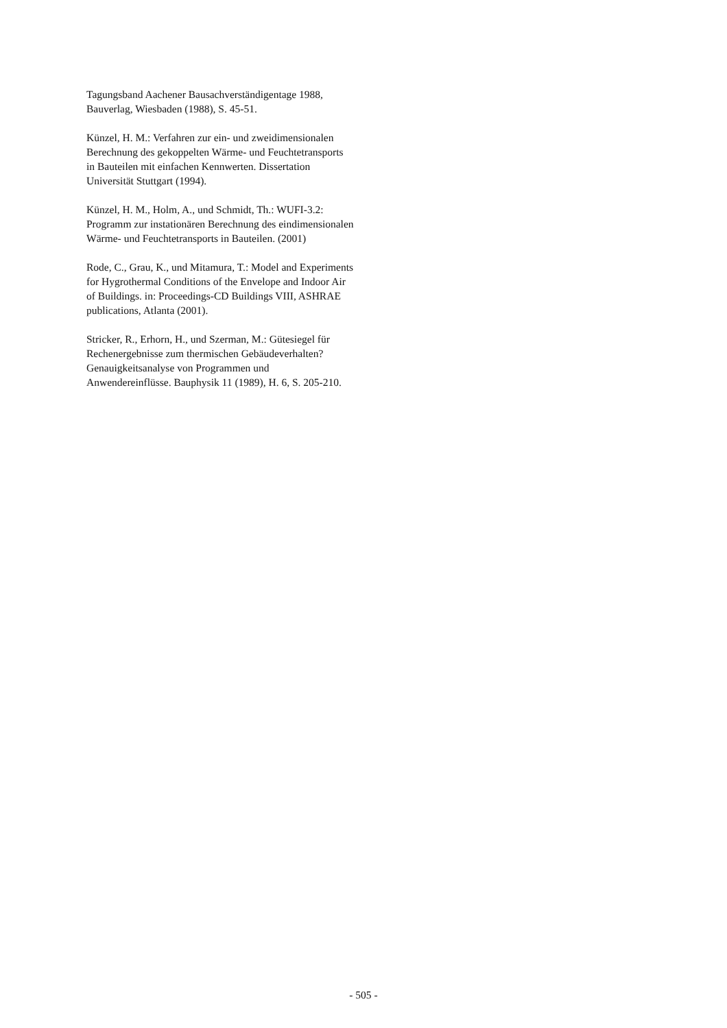Tagungsband Aachener Bausachverständigentage 1988, Bauverlag, Wiesbaden (1988), S. 45-51.
Künzel, H. M.: Verfahren zur ein- und zweidimensionalen Berechnung des gekoppelten Wärme- und Feuchtetransports in Bauteilen mit einfachen Kennwerten. Dissertation Universität Stuttgart (1994).
Künzel, H. M., Holm, A., und Schmidt, Th.: WUFI-3.2: Programm zur instationären Berechnung des eindimensionalen Wärme- und Feuchtetransports in Bauteilen. (2001)
Rode, C., Grau, K., und Mitamura, T.: Model and Experiments for Hygrothermal Conditions of the Envelope and Indoor Air of Buildings. in: Proceedings-CD Buildings VIII, ASHRAE publications, Atlanta (2001).
Stricker, R., Erhorn, H., und Szerman, M.: Gütesiegel für Rechenergebnisse zum thermischen Gebäudeverhalten? Genauigkeitsanalyse von Programmen und Anwendereinflüsse. Bauphysik 11 (1989), H. 6, S. 205-210.
- 505 -